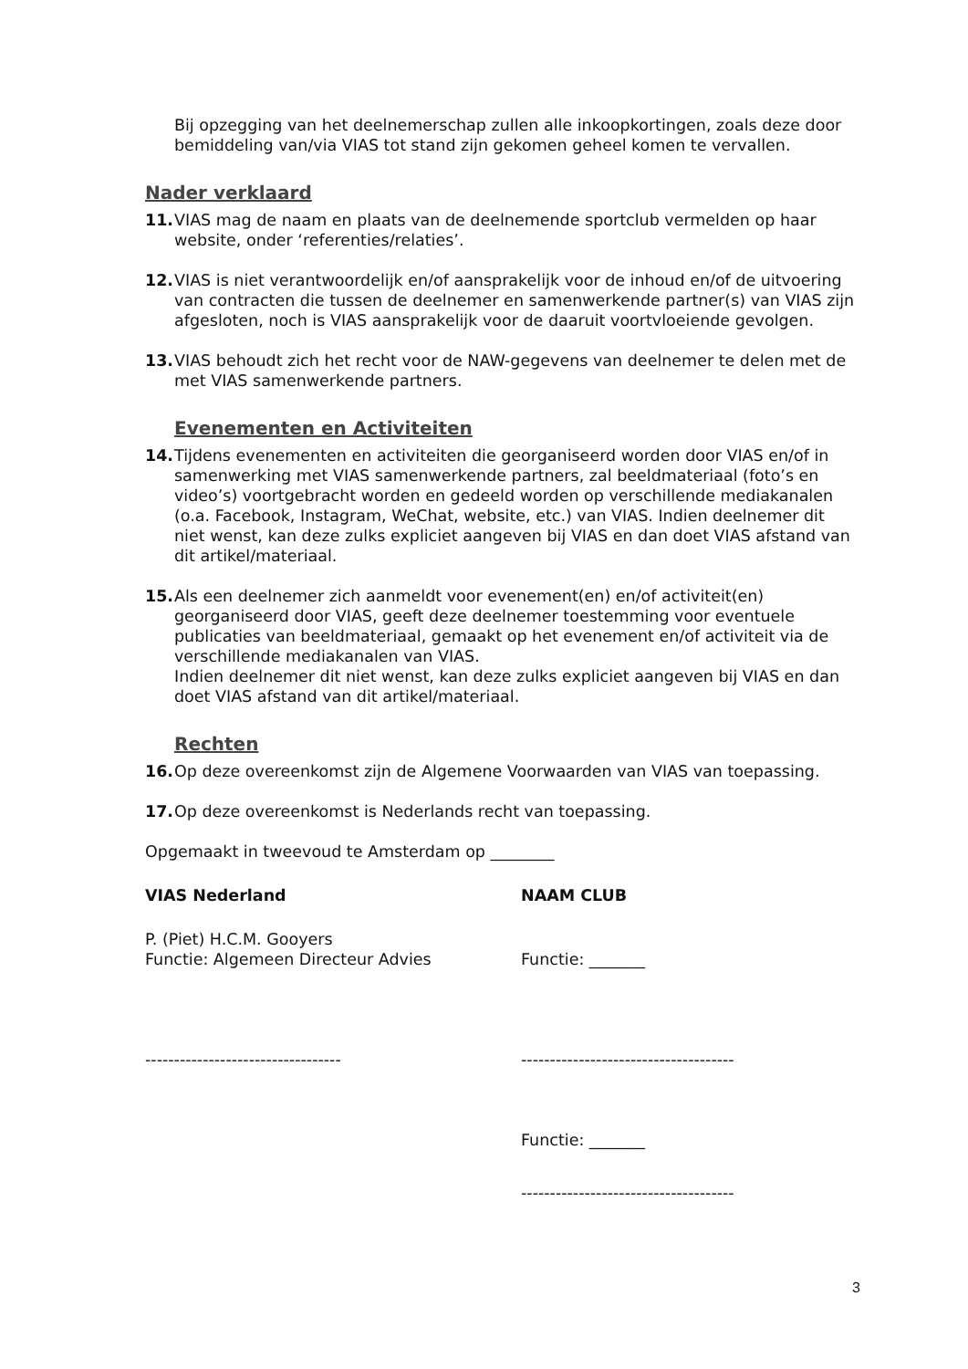Bij opzegging van het deelnemerschap zullen alle inkoopkortingen, zoals deze door bemiddeling van/via VIAS tot stand zijn gekomen geheel komen te vervallen.
Nader verklaard
11. VIAS mag de naam en plaats van de deelnemende sportclub vermelden op haar website, onder ‘referenties/relaties’.
12. VIAS is niet verantwoordelijk en/of aansprakelijk voor de inhoud en/of de uitvoering van contracten die tussen de deelnemer en samenwerkende partner(s) van VIAS zijn afgesloten, noch is VIAS aansprakelijk voor de daaruit voortvloeiende gevolgen.
13. VIAS behoudt zich het recht voor de NAW-gegevens van deelnemer te delen met de met VIAS samenwerkende partners.
Evenementen en Activiteiten
14. Tijdens evenementen en activiteiten die georganiseerd worden door VIAS en/of in samenwerking met VIAS samenwerkende partners, zal beeldmateriaal (foto’s en video’s) voortgebracht worden en gedeeld worden op verschillende mediakanalen (o.a. Facebook, Instagram, WeChat, website, etc.) van VIAS. Indien deelnemer dit niet wenst, kan deze zulks expliciet aangeven bij VIAS en dan doet VIAS afstand van dit artikel/materiaal.
15. Als een deelnemer zich aanmeldt voor evenement(en) en/of activiteit(en) georganiseerd door VIAS, geeft deze deelnemer toestemming voor eventuele publicaties van beeldmateriaal, gemaakt op het evenement en/of activiteit via de verschillende mediakanalen van VIAS.
Indien deelnemer dit niet wenst, kan deze zulks expliciet aangeven bij VIAS en dan doet VIAS afstand van dit artikel/materiaal.
Rechten
16. Op deze overeenkomst zijn de Algemene Voorwaarden van VIAS van toepassing.
17. Op deze overeenkomst is Nederlands recht van toepassing.
Opgemaakt in tweevoud te Amsterdam op ________
VIAS Nederland NAAM CLUB
P. (Piet) H.C.M. Gooyers
Functie: Algemeen Directeur Advies
Functie: _______
---------------------------------- -------------------------------------
Functie: _______
-------------------------------------
3